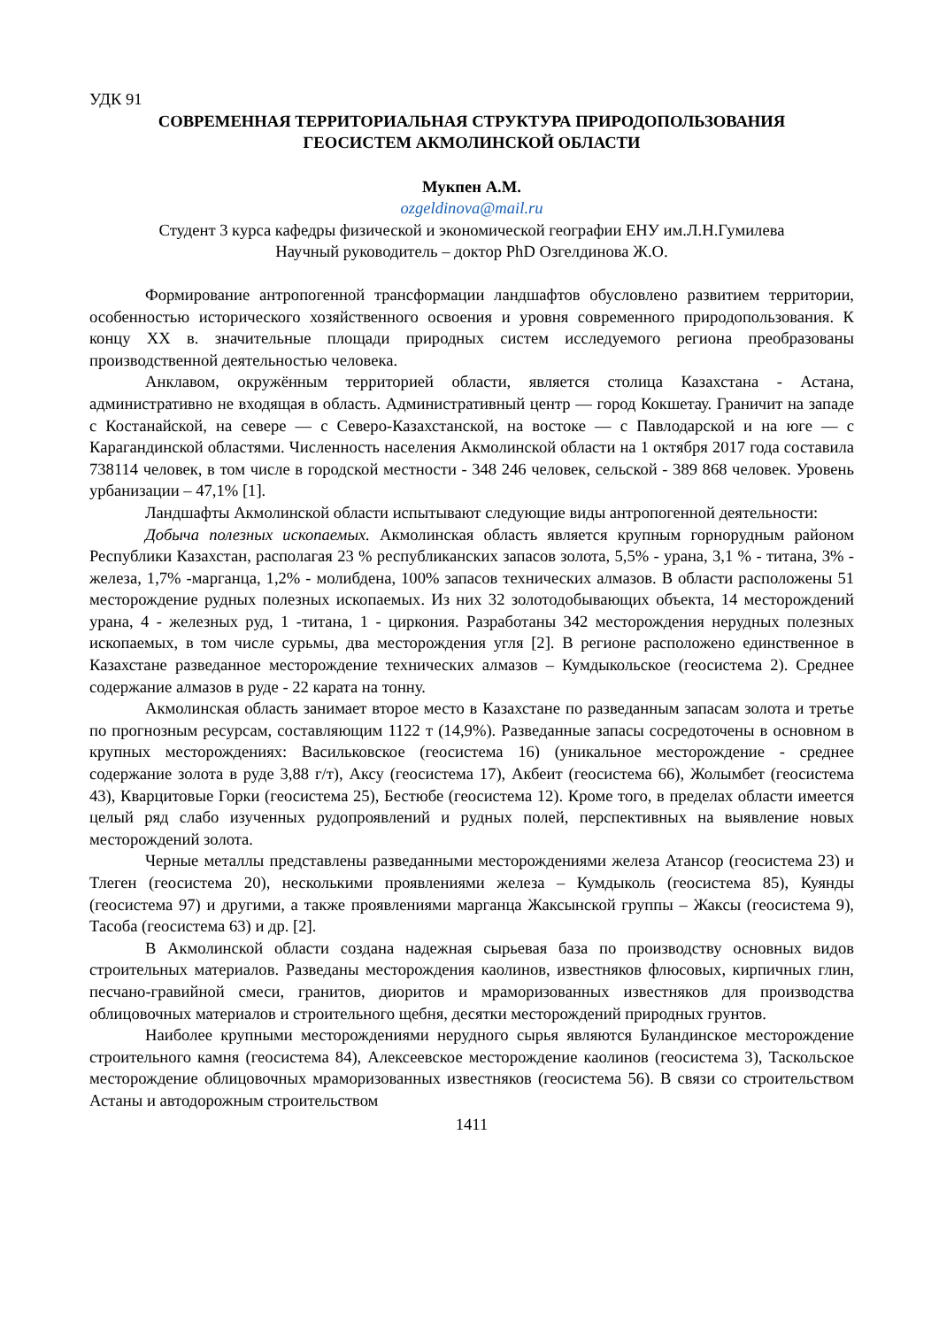УДК 91
СОВРЕМЕННАЯ ТЕРРИТОРИАЛЬНАЯ СТРУКТУРА ПРИРОДОПОЛЬЗОВАНИЯ
ГЕОСИСТЕМ АКМОЛИНСКОЙ ОБЛАСТИ
Мукпен А.М.
ozgeldinova@mail.ru
Студент 3 курса кафедры физической и экономической географии ЕНУ им.Л.Н.Гумилева
Научный руководитель – доктор PhD Озгелдинова Ж.О.
Формирование антропогенной трансформации ландшафтов обусловлено развитием территории, особенностью исторического хозяйственного освоения и уровня современного природопользования. К концу XX в. значительные площади природных систем исследуемого региона преобразованы производственной деятельностью человека.
Анклавом, окружённым территорией области, является столица Казахстана - Астана, административно не входящая в область. Административный центр — город Кокшетау. Граничит на западе с Костанайской, на севере — с Северо-Казахстанской, на востоке — с Павлодарской и на юге — с Карагандинской областями. Численность населения Акмолинской области на 1 октября 2017 года составила 738114 человек, в том числе в городской местности - 348 246 человек, сельской - 389 868 человек. Уровень урбанизации – 47,1% [1].
Ландшафты Акмолинской области испытывают следующие виды антропогенной деятельности:
Добыча полезных ископаемых. Акмолинская область является крупным горнорудным районом Республики Казахстан, располагая 23 % республиканских запасов золота, 5,5% - урана, 3,1 % - титана, 3% - железа, 1,7% -марганца, 1,2% - молибдена, 100% запасов технических алмазов. В области расположены 51 месторождение рудных полезных ископаемых. Из них 32 золотодобывающих объекта, 14 месторождений урана, 4 - железных руд, 1 -титана, 1 - циркония. Разработаны 342 месторождения нерудных полезных ископаемых, в том числе сурьмы, два месторождения угля [2]. В регионе расположено единственное в Казахстане разведанное месторождение технических алмазов – Кумдыкольское (геосистема 2). Среднее содержание алмазов в руде - 22 карата на тонну.
Акмолинская область занимает второе место в Казахстане по разведанным запасам золота и третье по прогнозным ресурсам, составляющим 1122 т (14,9%). Разведанные запасы сосредоточены в основном в крупных месторождениях: Васильковское (геосистема 16) (уникальное месторождение - среднее содержание золота в руде 3,88 г/т), Аксу (геосистема 17), Акбеит (геосистема 66), Жолымбет (геосистема 43), Кварцитовые Горки (геосистема 25), Бестюбе (геосистема 12). Кроме того, в пределах области имеется целый ряд слабо изученных рудопроявлений и рудных полей, перспективных на выявление новых месторождений золота.
Черные металлы представлены разведанными месторождениями железа Атансор (геосистема 23) и Тлеген (геосистема 20), несколькими проявлениями железа – Кумдыколь (геосистема 85), Куянды (геосистема 97) и другими, а также проявлениями марганца Жаксынской группы – Жаксы (геосистема 9), Тасоба (геосистема 63) и др. [2].
В Акмолинской области создана надежная сырьевая база по производству основных видов строительных материалов. Разведаны месторождения каолинов, известняков флюсовых, кирпичных глин, песчано-гравийной смеси, гранитов, диоритов и мраморизованных известняков для производства облицовочных материалов и строительного щебня, десятки месторождений природных грунтов.
Наиболее крупными месторождениями нерудного сырья являются Буландинское месторождение строительного камня (геосистема 84), Алексеевское месторождение каолинов (геосистема 3), Таскольское месторождение облицовочных мраморизованных известняков (геосистема 56). В связи со строительством Астаны и автодорожным строительством
1411